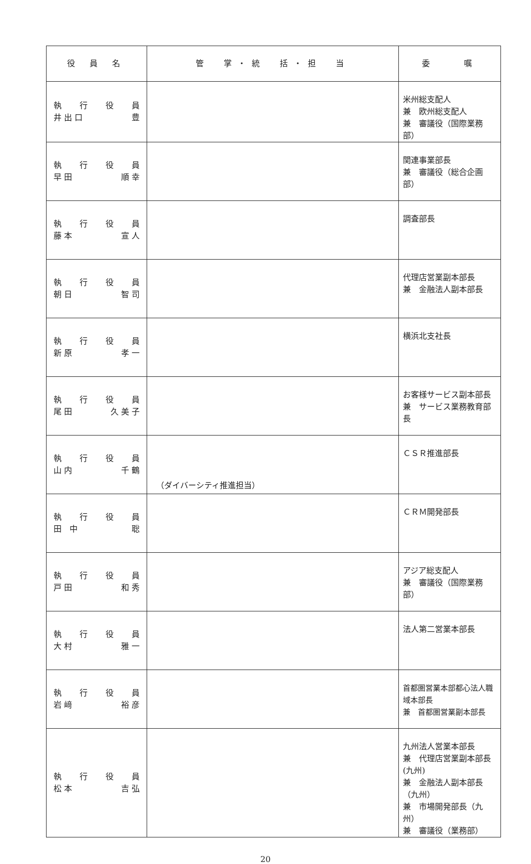| 役 員 名 | 管 掌・統 括・担 当 | 委 嘱 |
| --- | --- | --- |
| 執 行 役 員 井 出 口 豊 | | 米州総支配人 兼 欧州総支配人 兼 審議役（国際業務部） |
| 執 行 役 員 早 田 順 幸 | | 関連事業部長 兼 審議役（総合企画部） |
| 執 行 役 員 藤 本 宣 人 | | 調査部長 |
| 執 行 役 員 朝 日 智 司 | | 代理店営業副本部長 兼 金融法人副本部長 |
| 執 行 役 員 新 原 孝 一 | | 横浜北支社長 |
| 執 行 役 員 尾 田 久 美 子 | | お客様サービス副本部長 兼 サービス業務教育部長 |
| 執 行 役 員 山 内 千 鶴 | （ダイバーシティ推進担当） | ＣＳＲ推進部長 |
| 執 行 役 員 田 中 聡 | | ＣＲＭ開発部長 |
| 執 行 役 員 戸 田 和 秀 | | アジア総支配人 兼 審議役（国際業務部） |
| 執 行 役 員 大 村 雅 一 | | 法人第二営業本部長 |
| 執 行 役 員 岩 﨑 裕 彦 | | 首都圏営業本部都心法人職域本部長 兼 首都圏営業副本部長 |
| 執 行 役 員 松 本 吉 弘 | | 九州法人営業本部長 兼 代理店営業副本部長(九州) 兼 金融法人副本部長（九州） 兼 市場開発部長（九州） 兼 審議役（業務部） |
20